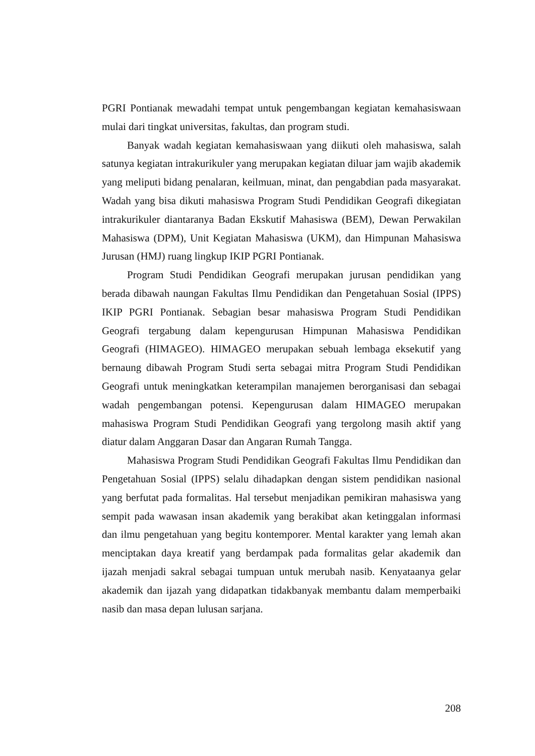PGRI Pontianak mewadahi tempat untuk pengembangan kegiatan kemahasiswaan mulai dari tingkat universitas, fakultas, dan program studi.
Banyak wadah kegiatan kemahasiswaan yang diikuti oleh mahasiswa, salah satunya kegiatan intrakurikuler yang merupakan kegiatan diluar jam wajib akademik yang meliputi bidang penalaran, keilmuan, minat, dan pengabdian pada masyarakat. Wadah yang bisa dikuti mahasiswa Program Studi Pendidikan Geografi dikegiatan intrakurikuler diantaranya Badan Ekskutif Mahasiswa (BEM), Dewan Perwakilan Mahasiswa (DPM), Unit Kegiatan Mahasiswa (UKM), dan Himpunan Mahasiswa Jurusan (HMJ) ruang lingkup IKIP PGRI Pontianak.
Program Studi Pendidikan Geografi merupakan jurusan pendidikan yang berada dibawah naungan Fakultas Ilmu Pendidikan dan Pengetahuan Sosial (IPPS) IKIP PGRI Pontianak. Sebagian besar mahasiswa Program Studi Pendidikan Geografi tergabung dalam kepengurusan Himpunan Mahasiswa Pendidikan Geografi (HIMAGEO). HIMAGEO merupakan sebuah lembaga eksekutif yang bernaung dibawah Program Studi serta sebagai mitra Program Studi Pendidikan Geografi untuk meningkatkan keterampilan manajemen berorganisasi dan sebagai wadah pengembangan potensi. Kepengurusan dalam HIMAGEO merupakan mahasiswa Program Studi Pendidikan Geografi yang tergolong masih aktif yang diatur dalam Anggaran Dasar dan Angaran Rumah Tangga.
Mahasiswa Program Studi Pendidikan Geografi Fakultas Ilmu Pendidikan dan Pengetahuan Sosial (IPPS) selalu dihadapkan dengan sistem pendidikan nasional yang berfutat pada formalitas. Hal tersebut menjadikan pemikiran mahasiswa yang sempit pada wawasan insan akademik yang berakibat akan ketinggalan informasi dan ilmu pengetahuan yang begitu kontemporer. Mental karakter yang lemah akan menciptakan daya kreatif yang berdampak pada formalitas gelar akademik dan ijazah menjadi sakral sebagai tumpuan untuk merubah nasib. Kenyataanya gelar akademik dan ijazah yang didapatkan tidakbanyak membantu dalam memperbaiki nasib dan masa depan lulusan sarjana.
208